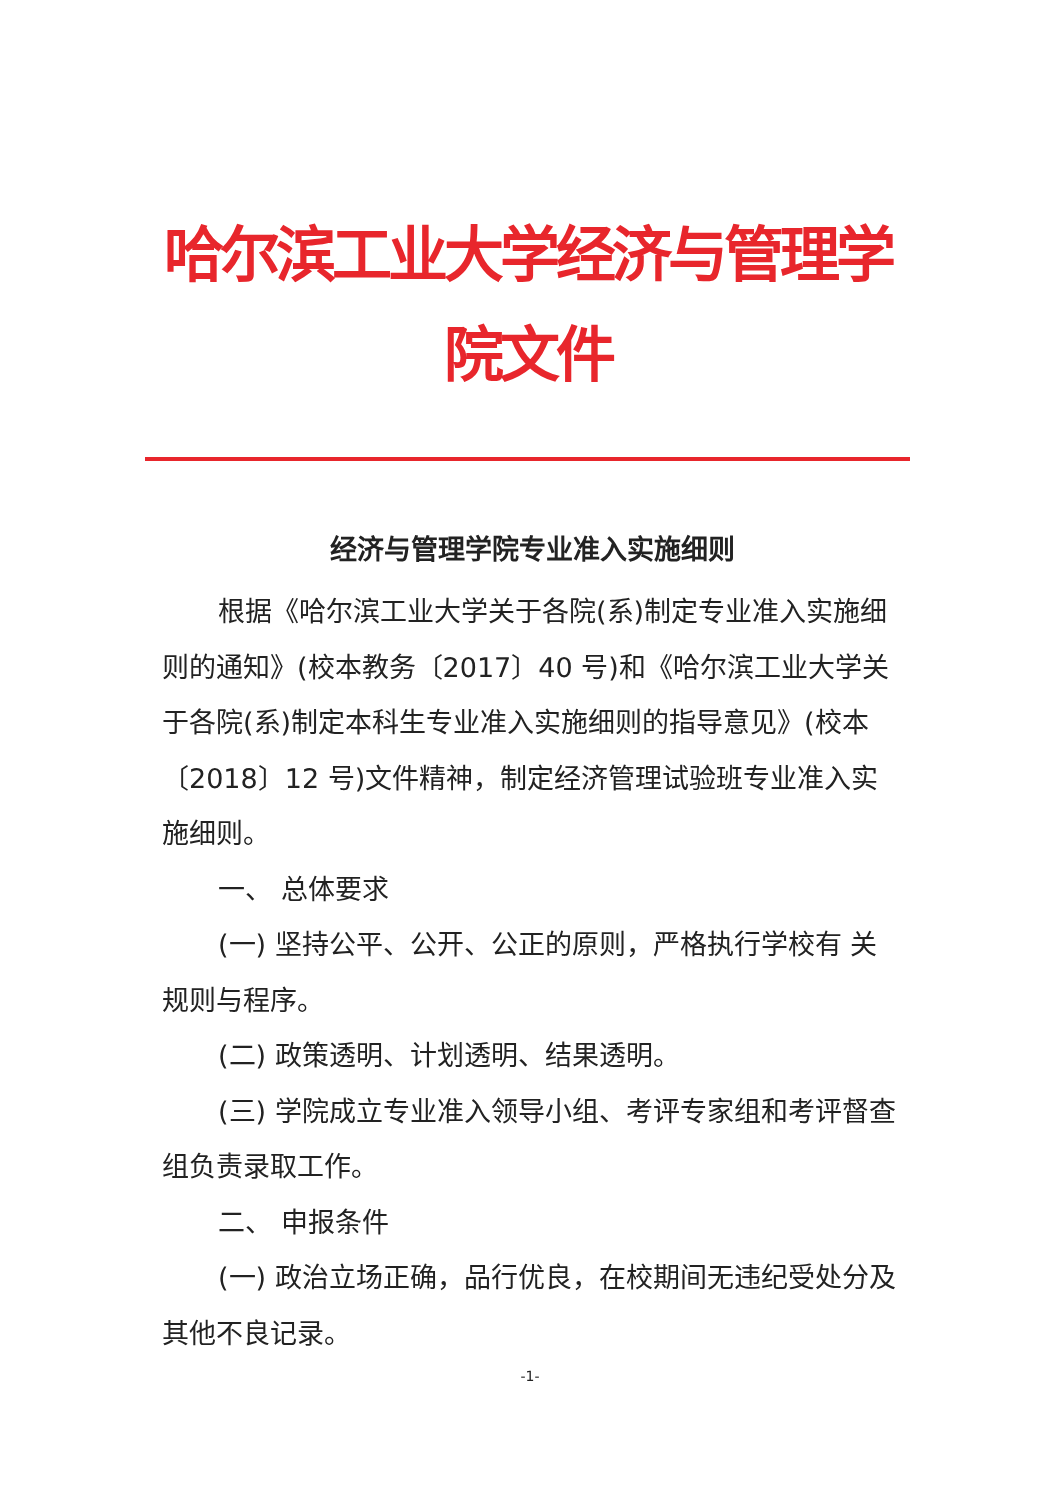哈尔滨工业大学经济与管理学院文件
经济与管理学院专业准入实施细则
根据《哈尔滨工业大学关于各院(系)制定专业准入实施细则的通知》(校本教务〔2017〕40 号)和《哈尔滨工业大学关于各院(系)制定本科生专业准入实施细则的指导意见》(校本〔2018〕12 号)文件精神，制定经济管理试验班专业准入实施细则。
一、 总体要求
(一) 坚持公平、公开、公正的原则，严格执行学校有 关规则与程序。
(二) 政策透明、计划透明、结果透明。
(三) 学院成立专业准入领导小组、考评专家组和考评督查组负责录取工作。
二、 申报条件
(一) 政治立场正确，品行优良，在校期间无违纪受处分及其他不良记录。
-1-